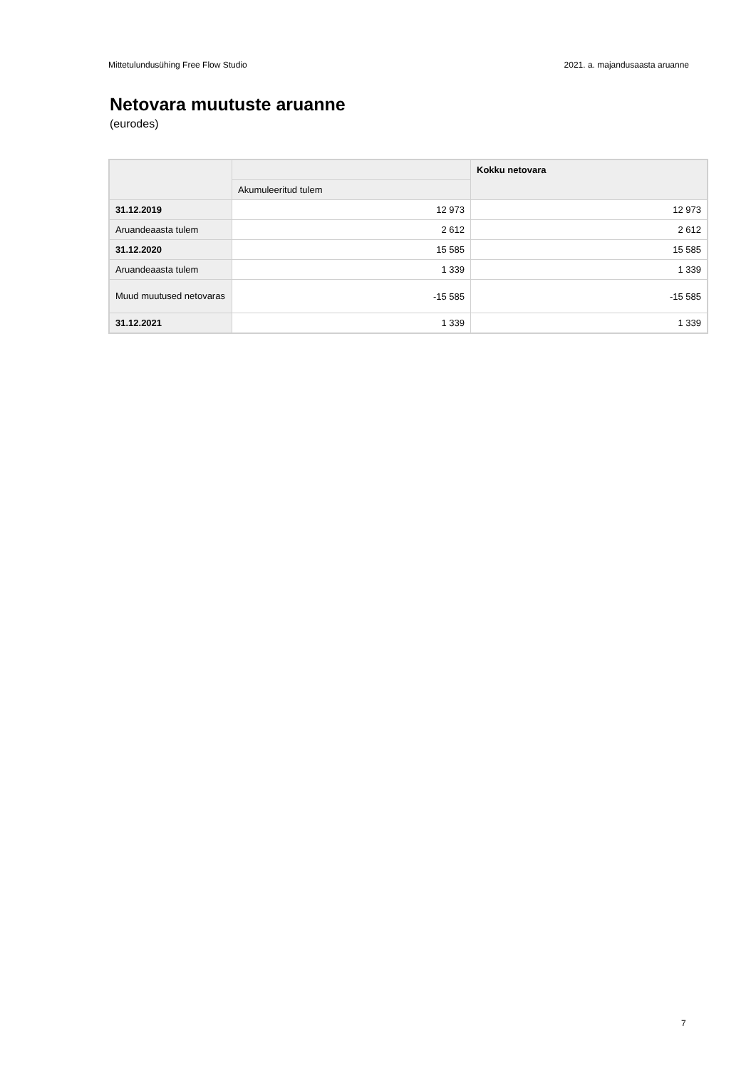Mittetulundusühing Free Flow Studio 2021. a. majandusaasta aruanne
Netovara muutuste aruanne
(eurodes)
| | | Kokku netovara |
| --- | --- | --- |
| | Akumuleeritud tulem | |
| 31.12.2019 | 12 973 | 12 973 |
| Aruandeaasta tulem | 2 612 | 2 612 |
| 31.12.2020 | 15 585 | 15 585 |
| Aruandeaasta tulem | 1 339 | 1 339 |
| Muud muutused netovaras | -15 585 | -15 585 |
| 31.12.2021 | 1 339 | 1 339 |
7